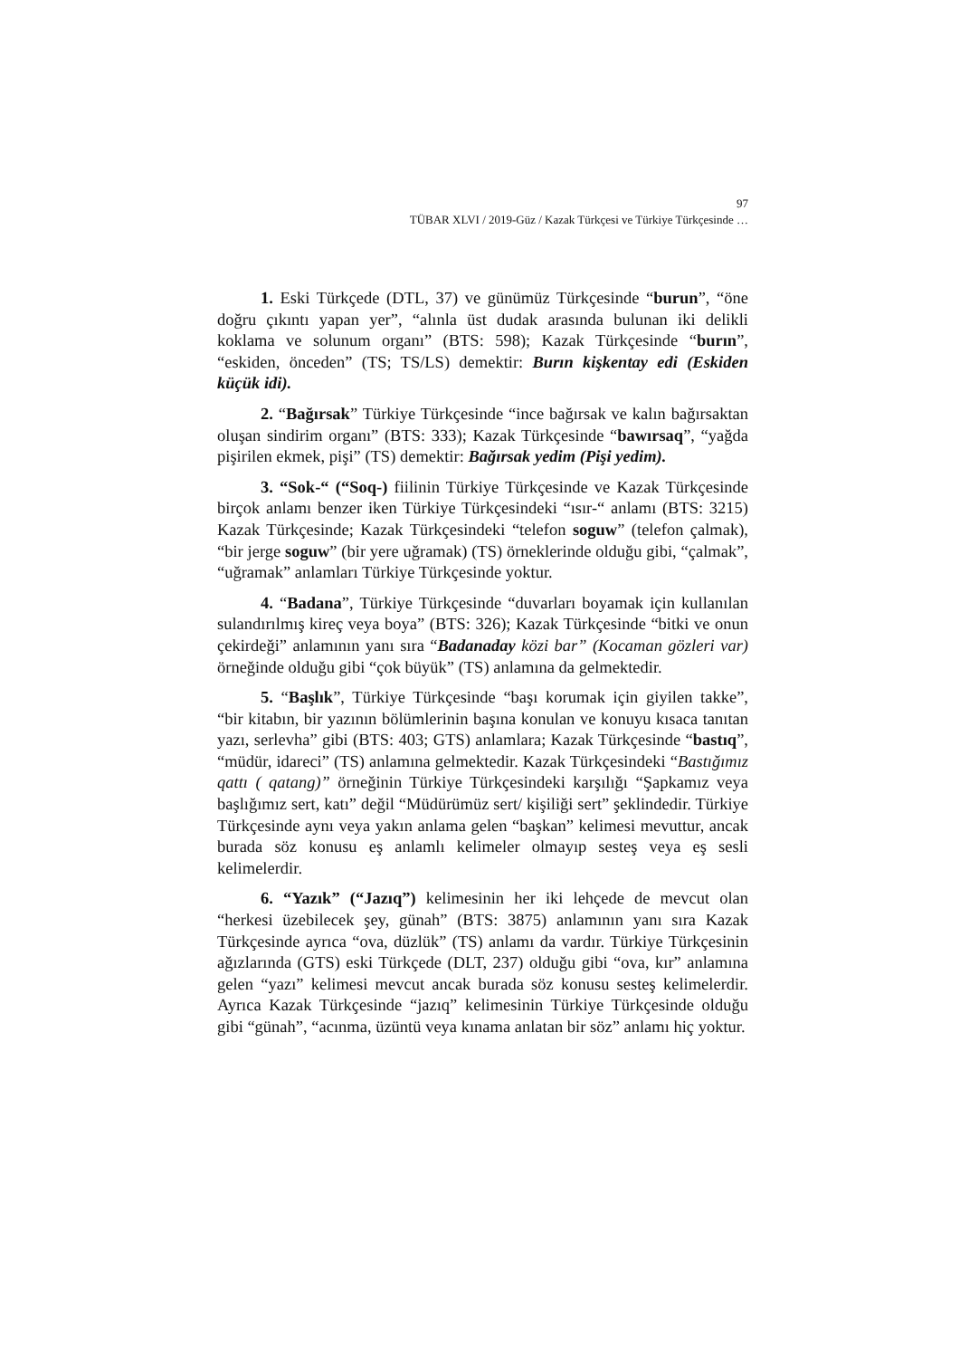97
TÜBAR XLVI / 2019-Güz / Kazak Türkçesi ve Türkiye Türkçesinde …
1. Eski Türkçede (DTL, 37) ve günümüz Türkçesinde “burun”, “öne doğru çıkıntı yapan yer”, “alınla üst dudak arasında bulunan iki delikli koklama ve solunum organı” (BTS: 598); Kazak Türkçesinde “burın”, “eskiden, önceden” (TS; TS/LS) demektir: Burın kişkentay edi (Eskiden küçük idi).
2. “Bağırsak” Türkiye Türkçesinde “ince bağırsak ve kalın bağırsaktan oluşan sindirim organı” (BTS: 333); Kazak Türkçesinde “bawırsaq”, “yağda pişirilen ekmek, pişi” (TS) demektir: Bağırsak yedim (Pişi yedim).
3. “Sok-“ (“Soq-) fiilinin Türkiye Türkçesinde ve Kazak Türkçesinde birçok anlamı benzer iken Türkiye Türkçesindeki “ısır-“ anlamı (BTS: 3215) Kazak Türkçesinde; Kazak Türkçesindeki “telefon soguw” (telefon çalmak), “bir jerge soguw” (bir yere uğramak) (TS) örneklerinde olduğu gibi, “çalmak”, “uğramak” anlamları Türkiye Türkçesinde yoktur.
4. “Badana”, Türkiye Türkçesinde “duvarları boyamak için kullanılan sulandırılmış kireç veya boya” (BTS: 326); Kazak Türkçesinde “bitki ve onun çekirdeği” anlamının yanı sıra “Badanaday közi bar” (Kocaman gözleri var) örneğinde olduğu gibi “çok büyük” (TS) anlamına da gelmektedir.
5. “Başlık”, Türkiye Türkçesinde “başı korumak için giyilen takke”, “bir kitabın, bir yazının bölümlerinin başına konulan ve konuyu kısaca tanıtan yazı, serlevha” gibi (BTS: 403; GTS) anlamlara; Kazak Türkçesinde “bastıq”, “müdür, idareci” (TS) anlamına gelmektedir. Kazak Türkçesindeki “Bastığımız qattı ( qatang)” örneğinin Türkiye Türkçesindeki karşılığı “Şapkamız veya başlığımız sert, katı” değil “Müdürümüz sert/ kişiliği sert” şeklindedir. Türkiye Türkçesinde aynı veya yakın anlama gelen “başkan” kelimesi mevuttur, ancak burada söz konusu eş anlamlı kelimeler olmayıp sesteş veya eş sesli kelimelerdir.
6. “Yazık” (“Jazıq”) kelimesinin her iki lehçede de mevcut olan “herkesi üzebilecek şey, günah” (BTS: 3875) anlamının yanı sıra Kazak Türkçesinde ayrıca “ova, düzlük” (TS) anlamı da vardır. Türkiye Türkçesinin ağızlarında (GTS) eski Türkçede (DLT, 237) olduğu gibi “ova, kır” anlamına gelen “yazı” kelimesi mevcut ancak burada söz konusu sesteş kelimelerdir. Ayrıca Kazak Türkçesinde “jazıq” kelimesinin Türkiye Türkçesinde olduğu gibi “günah”, “acınma, üzüntü veya kınama anlatan bir söz” anlamı hiç yoktur.